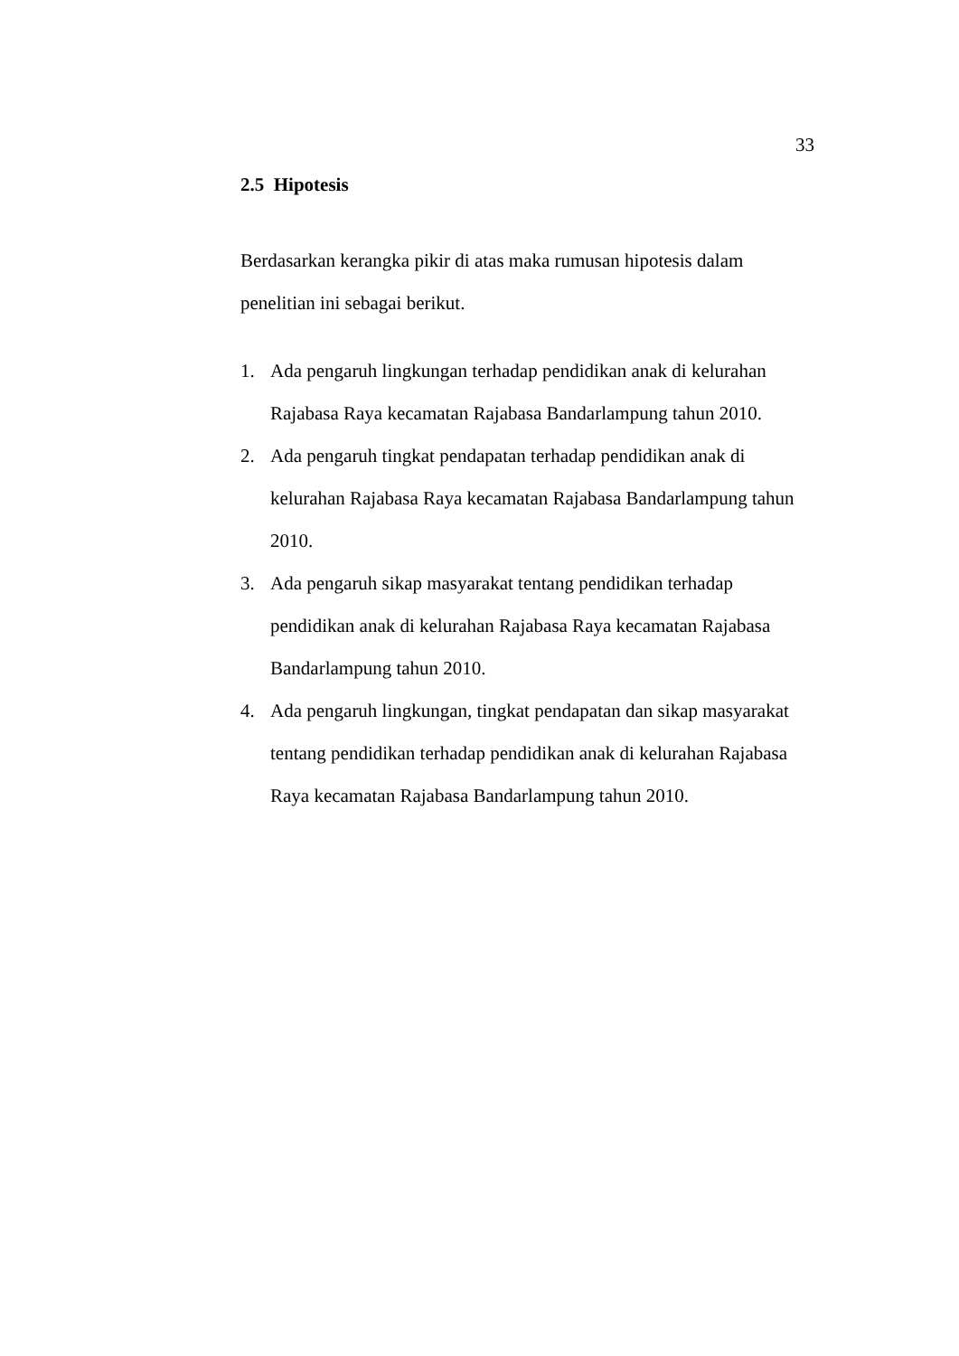33
2.5 Hipotesis
Berdasarkan kerangka pikir di atas maka rumusan hipotesis dalam penelitian ini sebagai berikut.
1. Ada pengaruh lingkungan terhadap pendidikan anak di kelurahan Rajabasa Raya kecamatan Rajabasa Bandarlampung tahun 2010.
2. Ada pengaruh tingkat pendapatan terhadap pendidikan anak di kelurahan Rajabasa Raya kecamatan Rajabasa Bandarlampung tahun 2010.
3. Ada pengaruh sikap masyarakat tentang pendidikan terhadap pendidikan anak di kelurahan Rajabasa Raya kecamatan Rajabasa Bandarlampung tahun 2010.
4. Ada pengaruh lingkungan, tingkat pendapatan dan sikap masyarakat tentang pendidikan terhadap pendidikan anak di kelurahan Rajabasa Raya kecamatan Rajabasa Bandarlampung tahun 2010.